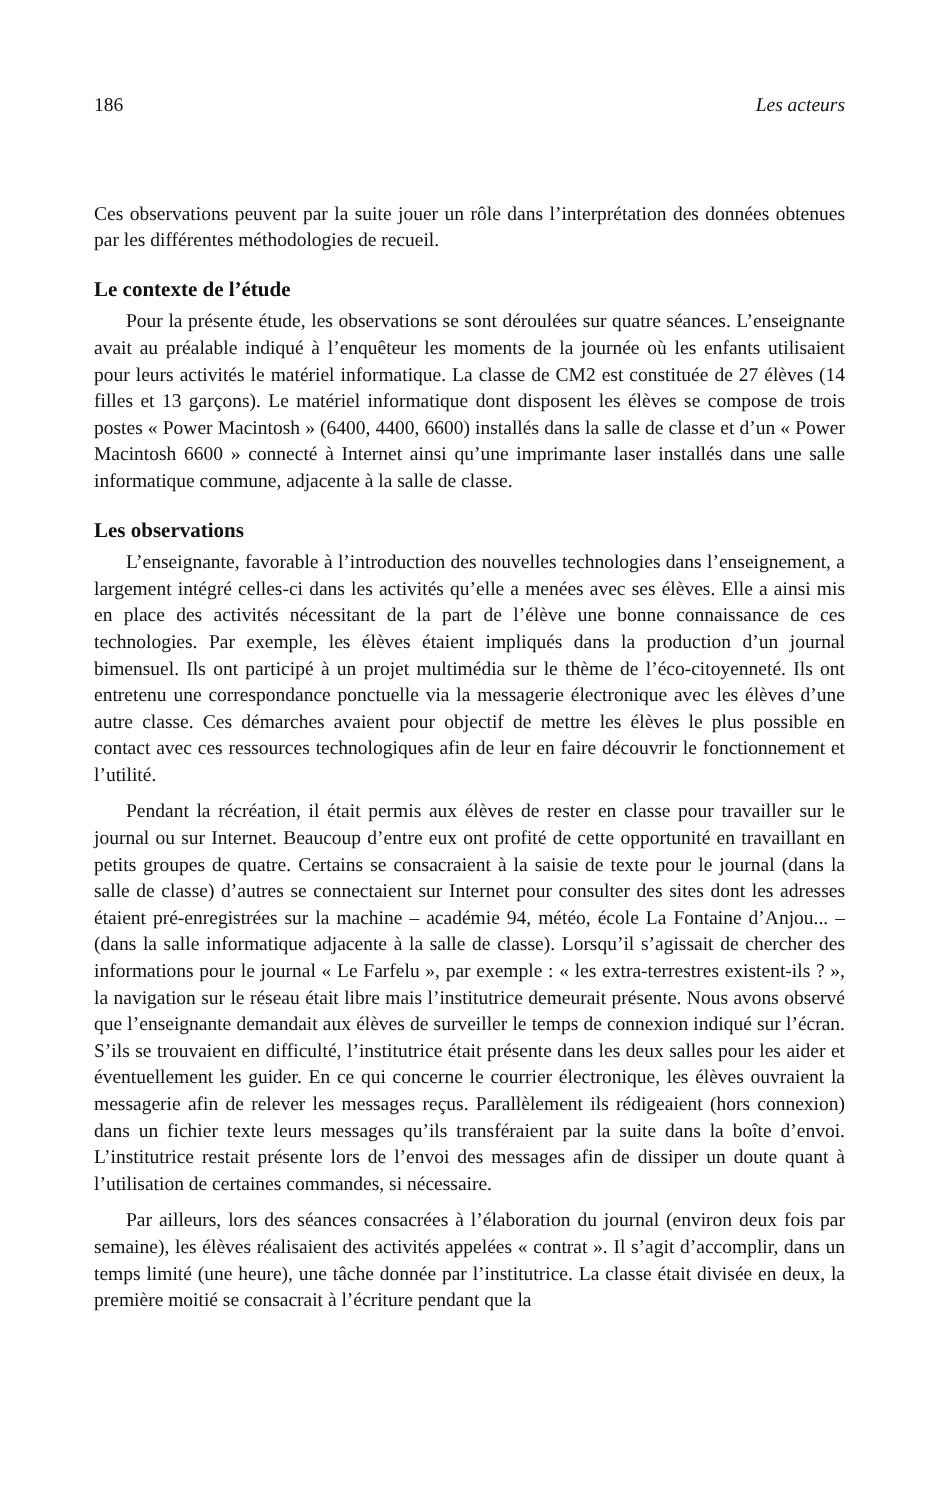186 Les acteurs
Ces observations peuvent par la suite jouer un rôle dans l’interprétation des données obtenues par les différentes méthodologies de recueil.
Le contexte de l’étude
Pour la présente étude, les observations se sont déroulées sur quatre séances. L’enseignante avait au préalable indiqué à l’enquêteur les moments de la journée où les enfants utilisaient pour leurs activités le matériel informatique. La classe de CM2 est constituée de 27 élèves (14 filles et 13 garçons). Le matériel informatique dont disposent les élèves se compose de trois postes « Power Macintosh » (6400, 4400, 6600) installés dans la salle de classe et d’un « Power Macintosh 6600 » connecté à Internet ainsi qu’une imprimante laser installés dans une salle informatique commune, adjacente à la salle de classe.
Les observations
L’enseignante, favorable à l’introduction des nouvelles technologies dans l’enseignement, a largement intégré celles-ci dans les activités qu’elle a menées avec ses élèves. Elle a ainsi mis en place des activités nécessitant de la part de l’élève une bonne connaissance de ces technologies. Par exemple, les élèves étaient impliqués dans la production d’un journal bimensuel. Ils ont participé à un projet multimédia sur le thème de l’éco-citoyenneté. Ils ont entretenu une correspondance ponctuelle via la messagerie électronique avec les élèves d’une autre classe. Ces démarches avaient pour objectif de mettre les élèves le plus possible en contact avec ces ressources technologiques afin de leur en faire découvrir le fonctionnement et l’utilité.
Pendant la récréation, il était permis aux élèves de rester en classe pour travailler sur le journal ou sur Internet. Beaucoup d’entre eux ont profité de cette opportunité en travaillant en petits groupes de quatre. Certains se consacraient à la saisie de texte pour le journal (dans la salle de classe) d’autres se connectaient sur Internet pour consulter des sites dont les adresses étaient pré-enregistrées sur la machine – académie 94, météo, école La Fontaine d’Anjou... – (dans la salle informatique adjacente à la salle de classe). Lorsqu’il s’agissait de chercher des informations pour le journal « Le Farfelu », par exemple : « les extra-terrestres existent-ils ? », la navigation sur le réseau était libre mais l’institutrice demeurait présente. Nous avons observé que l’enseignante demandait aux élèves de surveiller le temps de connexion indiqué sur l’écran. S’ils se trouvaient en difficulté, l’institutrice était présente dans les deux salles pour les aider et éventuellement les guider. En ce qui concerne le courrier électronique, les élèves ouvraient la messagerie afin de relever les messages reçus. Parallèlement ils rédigeaient (hors connexion) dans un fichier texte leurs messages qu’ils transféraient par la suite dans la boîte d’envoi. L’institutrice restait présente lors de l’envoi des messages afin de dissiper un doute quant à l’utilisation de certaines commandes, si nécessaire.
Par ailleurs, lors des séances consacrées à l’élaboration du journal (environ deux fois par semaine), les élèves réalisaient des activités appelées « contrat ». Il s’agit d’accomplir, dans un temps limité (une heure), une tâche donnée par l’institutrice. La classe était divisée en deux, la première moitié se consacrait à l’écriture pendant que la